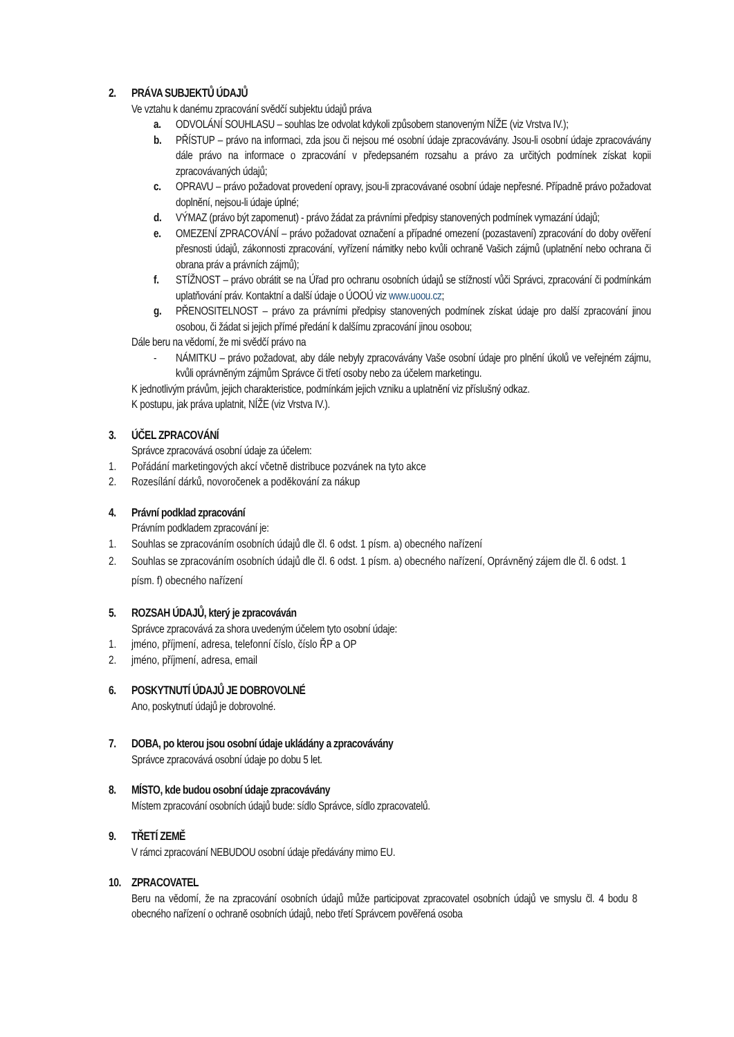2. PRÁVA SUBJEKTŮ ÚDAJŮ
Ve vztahu k danému zpracování svědčí subjektu údajů práva
a. ODVOLÁNÍ SOUHLASU – souhlas lze odvolat kdykoli způsobem stanoveným NÍŽE (viz Vrstva IV.);
b. PŘÍSTUP – právo na informaci, zda jsou či nejsou mé osobní údaje zpracovávány. Jsou-li osobní údaje zpracovávány dále právo na informace o zpracování v předepsaném rozsahu a právo za určitých podmínek získat kopii zpracovávaných údajů;
c. OPRAVU – právo požadovat provedení opravy, jsou-li zpracovávané osobní údaje nepřesné. Případně právo požadovat doplnění, nejsou-li údaje úplné;
d. VÝMAZ (právo být zapomenut) - právo žádat za právními předpisy stanovených podmínek vymazání údajů;
e. OMEZENÍ ZPRACOVÁNÍ – právo požadovat označení a případné omezení (pozastavení) zpracování do doby ověření přesnosti údajů, zákonnosti zpracování, vyřízení námitky nebo kvůli ochraně Vašich zájmů (uplatnění nebo ochrana či obrana práv a právních zájmů);
f. STÍŽNOST – právo obrátit se na Úřad pro ochranu osobních údajů se stížností vůči Správci, zpracování či podmínkám uplatňování práv. Kontaktní a další údaje o ÚOOÚ viz www.uoou.cz;
g. PŘENOSITELNOST – právo za právními předpisy stanovených podmínek získat údaje pro další zpracování jinou osobou, či žádat si jejich přímé předání k dalšímu zpracování jinou osobou;
Dále beru na vědomí, že mi svědčí právo na
- NÁMITKU – právo požadovat, aby dále nebyly zpracovávány Vaše osobní údaje pro plnění úkolů ve veřejném zájmu, kvůli oprávněným zájmům Správce či třetí osoby nebo za účelem marketingu.
K jednotlivým právům, jejich charakteristice, podmínkám jejich vzniku a uplatnění viz příslušný odkaz.
K postupu, jak práva uplatnit, NÍŽE (viz Vrstva IV.).
3. ÚČEL ZPRACOVÁNÍ
Správce zpracovává osobní údaje za účelem:
1. Pořádání marketingových akcí včetně distribuce pozvánek na tyto akce
2. Rozesílání dárků, novoročenek a poděkování za nákup
4. Právní podklad zpracování
Právním podkladem zpracování je:
1. Souhlas se zpracováním osobních údajů dle čl. 6 odst. 1 písm. a) obecného nařízení
2. Souhlas se zpracováním osobních údajů dle čl. 6 odst. 1 písm. a) obecného nařízení, Oprávněný zájem dle čl. 6 odst. 1 písm. f) obecného nařízení
5. ROZSAH ÚDAJŮ, který je zpracováván
Správce zpracovává za shora uvedeným účelem tyto osobní údaje:
1. jméno, příjmení, adresa, telefonní číslo, číslo ŘP a OP
2. jméno, příjmení, adresa, email
6. POSKYTNUTÍ ÚDAJŮ JE DOBROVOLNÉ
Ano, poskytnutí údajů je dobrovolné.
7. DOBA, po kterou jsou osobní údaje ukládány a zpracovávány
Správce zpracovává osobní údaje po dobu 5 let.
8. MÍSTO, kde budou osobní údaje zpracovávány
Místem zpracování osobních údajů bude: sídlo Správce, sídlo zpracovatelů.
9. TŘETÍ ZEMĚ
V rámci zpracování NEBUDOU osobní údaje předávány mimo EU.
10. ZPRACOVATEL
Beru na vědomí, že na zpracování osobních údajů může participovat zpracovatel osobních údajů ve smyslu čl. 4 bodu 8 obecného nařízení o ochraně osobních údajů, nebo třetí Správcem pověřená osoba